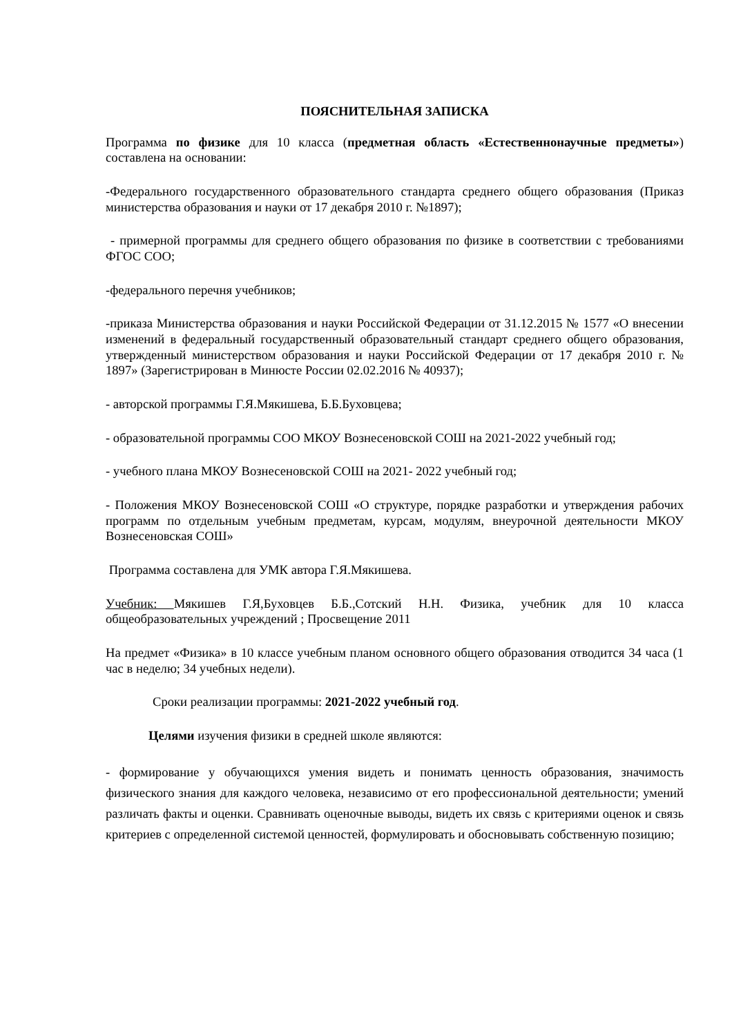ПОЯСНИТЕЛЬНАЯ ЗАПИСКА
Программа по физике для 10 класса (предметная область «Естественнонаучные предметы») составлена на основании:
-Федерального государственного образовательного стандарта среднего общего образования (Приказ министерства образования и науки от 17 декабря 2010 г. №1897);
- примерной программы для среднего общего образования по физике в соответствии с требованиями ФГОС СОО;
-федерального перечня учебников;
-приказа Министерства образования и науки Российской Федерации от 31.12.2015 № 1577 «О внесении изменений в федеральный государственный образовательный стандарт среднего общего образования, утвержденный министерством образования и науки Российской Федерации от 17 декабря 2010 г. № 1897» (Зарегистрирован в Минюсте России 02.02.2016 № 40937);
- авторской программы Г.Я.Мякишева, Б.Б.Буховцева;
- образовательной программы СОО МКОУ Вознесеновской СОШ на 2021-2022 учебный год;
- учебного плана МКОУ Вознесеновской СОШ на 2021- 2022 учебный год;
- Положения МКОУ Вознесеновской СОШ «О структуре, порядке разработки и утверждения рабочих программ по отдельным учебным предметам, курсам, модулям, внеурочной деятельности МКОУ Вознесеновская СОШ»
Программа составлена для УМК автора Г.Я.Мякишева.
Учебник: Мякишев Г.Я,Буховцев Б.Б.,Сотский Н.Н. Физика, учебник для 10 класса общеобразовательных учреждений ; Просвещение 2011
На предмет «Физика» в 10 классе учебным планом основного общего образования отводится 34 часа (1 час в неделю; 34 учебных недели).
Сроки реализации программы: 2021-2022 учебный год.
Целями изучения физики в средней школе являются:
- формирование у обучающихся умения видеть и понимать ценность образования, значимость физического знания для каждого человека, независимо от его профессиональной деятельности; умений различать факты и оценки. Сравнивать оценочные выводы, видеть их связь с критериями оценок и связь критериев с определенной системой ценностей, формулировать и обосновывать собственную позицию;